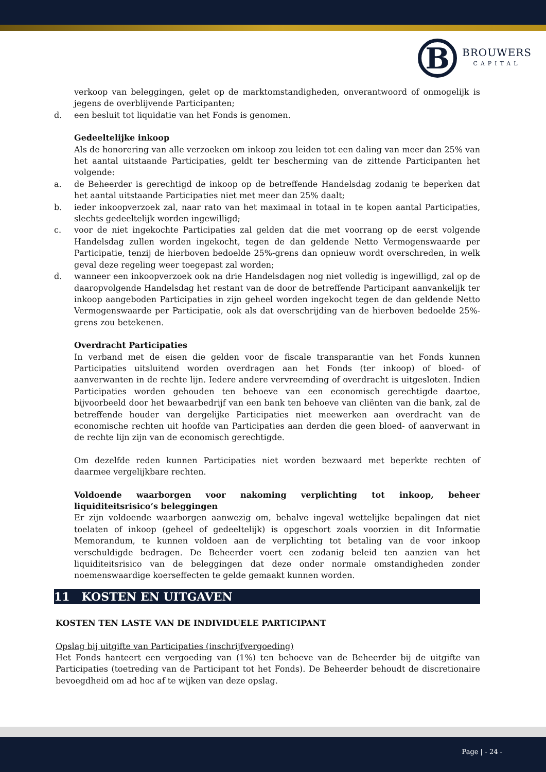B
BROUWERS
CAPITAL
verkoop van beleggingen, gelet op de marktomstandigheden, onverantwoord of onmogelijk is jegens de overblijvende Participanten;
d. een besluit tot liquidatie van het Fonds is genomen.
Gedeeltelijke inkoop
Als de honorering van alle verzoeken om inkoop zou leiden tot een daling van meer dan 25% van het aantal uitstaande Participaties, geldt ter bescherming van de zittende Participanten het volgende:
a. de Beheerder is gerechtigd de inkoop op de betreffende Handelsdag zodanig te beperken dat het aantal uitstaande Participaties niet met meer dan 25% daalt;
b. ieder inkoopverzoek zal, naar rato van het maximaal in totaal in te kopen aantal Participaties, slechts gedeeltelijk worden ingewilligd;
c. voor de niet ingekochte Participaties zal gelden dat die met voorrang op de eerst volgende Handelsdag zullen worden ingekocht, tegen de dan geldende Netto Vermogenswaarde per Participatie, tenzij de hierboven bedoelde 25%-grens dan opnieuw wordt overschreden, in welk geval deze regeling weer toegepast zal worden;
d. wanneer een inkoopverzoek ook na drie Handelsdagen nog niet volledig is ingewilligd, zal op de daaropvolgende Handelsdag het restant van de door de betreffende Participant aanvankelijk ter inkoop aangeboden Participaties in zijn geheel worden ingekocht tegen de dan geldende Netto Vermogenswaarde per Participatie, ook als dat overschrijding van de hierboven bedoelde 25%-grens zou betekenen.
Overdracht Participaties
In verband met de eisen die gelden voor de fiscale transparantie van het Fonds kunnen Participaties uitsluitend worden overdragen aan het Fonds (ter inkoop) of bloed- of aanverwanten in de rechte lijn. Iedere andere vervreemding of overdracht is uitgesloten. Indien Participaties worden gehouden ten behoeve van een economisch gerechtigde daartoe, bijvoorbeeld door het bewaarbedrijf van een bank ten behoeve van cliënten van die bank, zal de betreffende houder van dergelijke Participaties niet meewerken aan overdracht van de economische rechten uit hoofde van Participaties aan derden die geen bloed- of aanverwant in de rechte lijn zijn van de economisch gerechtigde.
Om dezelfde reden kunnen Participaties niet worden bezwaard met beperkte rechten of daarmee vergelijkbare rechten.
Voldoende waarborgen voor nakoming verplichting tot inkoop, beheer liquiditeitsrisico’s beleggingen
Er zijn voldoende waarborgen aanwezig om, behalve ingeval wettelijke bepalingen dat niet toelaten of inkoop (geheel of gedeeltelijk) is opgeschort zoals voorzien in dit Informatie Memorandum, te kunnen voldoen aan de verplichting tot betaling van de voor inkoop verschuldigde bedragen. De Beheerder voert een zodanig beleid ten aanzien van het liquiditeitsrisico van de beleggingen dat deze onder normale omstandigheden zonder noemenswaardige koerseffecten te gelde gemaakt kunnen worden.
11 KOSTEN EN UITGAVEN
KOSTEN TEN LASTE VAN DE INDIVIDUELE PARTICIPANT
Opslag bij uitgifte van Participaties (inschrijfvergoeding)
Het Fonds hanteert een vergoeding van (1%) ten behoeve van de Beheerder bij de uitgifte van Participaties (toetreding van de Participant tot het Fonds). De Beheerder behoudt de discretionaire bevoegdheid om ad hoc af te wijken van deze opslag.
Page | - 24 -